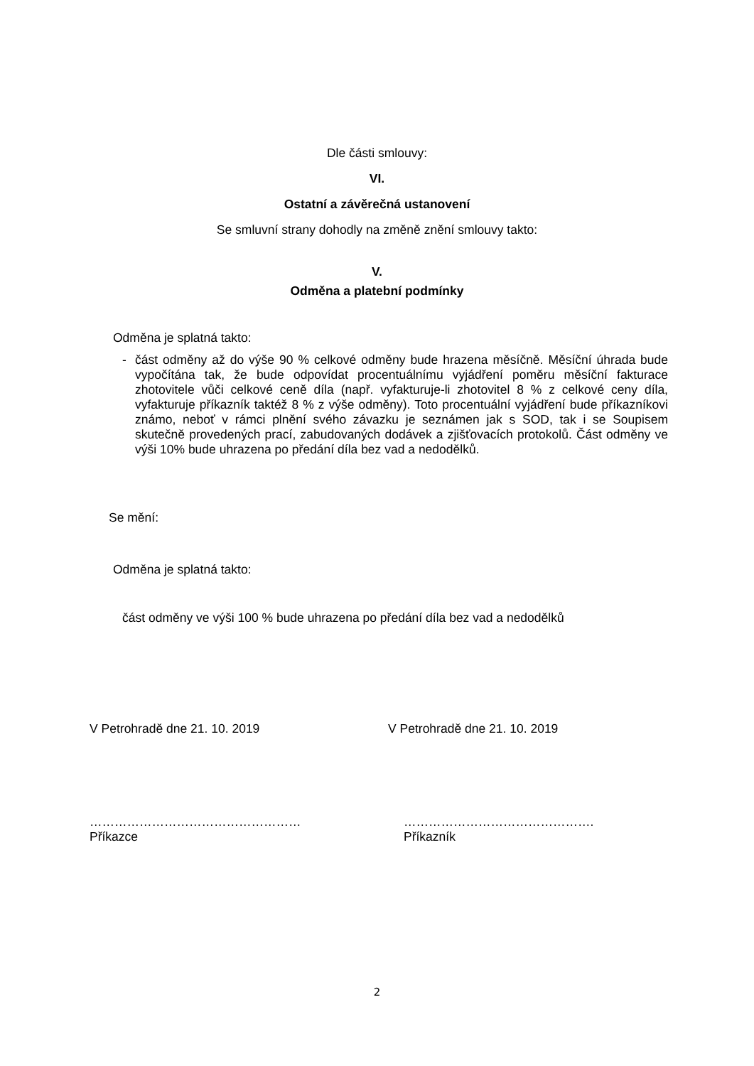Dle části smlouvy:
VI.
Ostatní a závěrečná ustanovení
Se smluvní strany dohodly na změně znění smlouvy takto:
V.
Odměna a platební podmínky
Odměna je splatná takto:
- část odměny až do výše 90 % celkové odměny bude hrazena měsíčně. Měsíční úhrada bude vypočítána tak, že bude odpovídat procentuálnímu vyjádření poměru měsíční fakturace zhotovitele vůči celkové ceně díla (např. vyfakturuje-li zhotovitel 8 % z celkové ceny díla, vyfakturuje příkazník taktéž 8 % z výše odměny). Toto procentuální vyjádření bude příkazníkovi známo, neboť v rámci plnění svého závazku je seznámen jak s SOD, tak i se Soupisem skutečně provedených prací, zabudovaných dodávek a zjišťovacích protokolů. Část odměny ve výši 10% bude uhrazena po předání díla bez vad a nedodělků.
Se mění:
Odměna je splatná takto:
část odměny ve výši 100 % bude uhrazena po předání díla bez vad a nedodělků
V Petrohradě dne 21. 10. 2019 V Petrohradě dne 21. 10. 2019
……………………………………………
Příkazce
……………………………………….
Příkazník
2